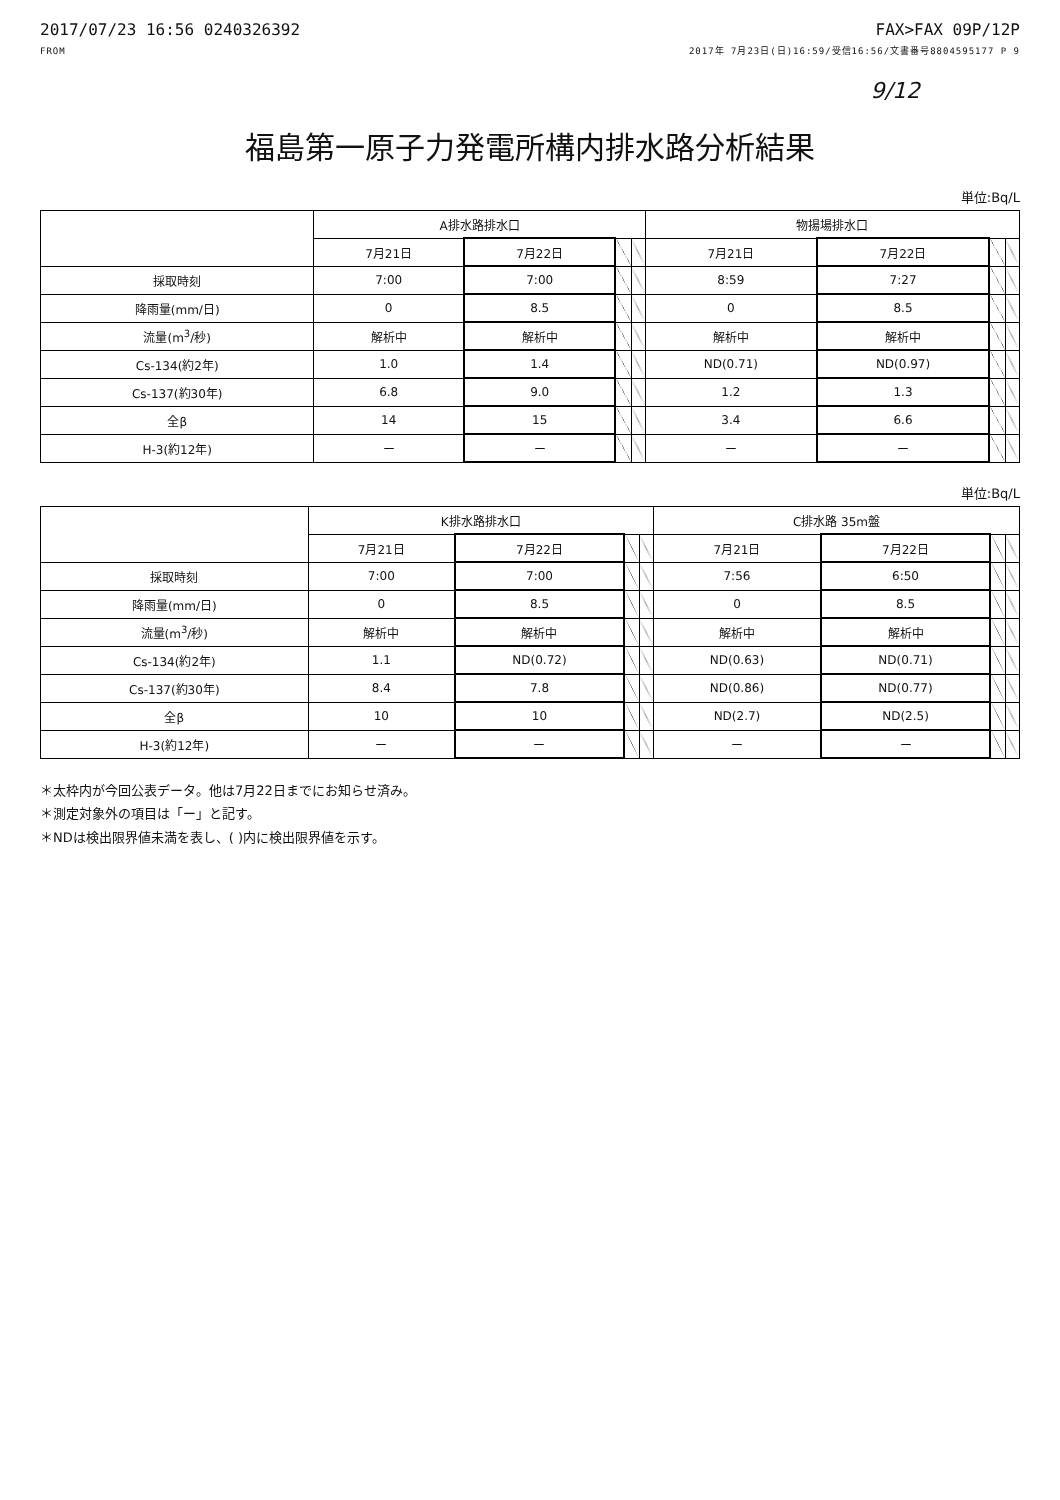2017/07/23 16:56 0240326392
FROM
FAX>FAX 09P/12P
2017年 7月23日(日)16:59/受信16:56/文書番号8804595177 P 9
9/12
福島第一原子力発電所構内排水路分析結果
単位:Bq/L
| | A排水路排水口 | | | | 物揚場排水口 | | | |
| --- | --- | --- | --- | --- | --- | --- | --- | --- |
| | 7月21日 | 7月22日 | | | 7月21日 | 7月22日 | | |
| 採取時刻 | 7:00 | 7:00 | | | 8:59 | 7:27 | | |
| 降雨量(mm/日) | 0 | 8.5 | | | 0 | 8.5 | | |
| 流量(m<sup>3</sup>/秒) | 解析中 | 解析中 | | | 解析中 | 解析中 | | |
| Cs-134(約2年) | 1.0 | 1.4 | | | ND(0.71) | ND(0.97) | | |
| Cs-137(約30年) | 6.8 | 9.0 | | | 1.2 | 1.3 | | |
| 全β | 14 | 15 | | | 3.4 | 6.6 | | |
| H-3(約12年) | ー | ー | | | ー | ー | | |
単位:Bq/L
| | K排水路排水口 | | | | C排水路 35m盤 | | | |
| --- | --- | --- | --- | --- | --- | --- | --- | --- |
| | 7月21日 | 7月22日 | | | 7月21日 | 7月22日 | | |
| 採取時刻 | 7:00 | 7:00 | | | 7:56 | 6:50 | | |
| 降雨量(mm/日) | 0 | 8.5 | | | 0 | 8.5 | | |
| 流量(m<sup>3</sup>/秒) | 解析中 | 解析中 | | | 解析中 | 解析中 | | |
| Cs-134(約2年) | 1.1 | ND(0.72) | | | ND(0.63) | ND(0.71) | | |
| Cs-137(約30年) | 8.4 | 7.8 | | | ND(0.86) | ND(0.77) | | |
| 全β | 10 | 10 | | | ND(2.7) | ND(2.5) | | |
| H-3(約12年) | ー | ー | | | ー | ー | | |
＊太枠内が今回公表データ。他は7月22日までにお知らせ済み。
＊測定対象外の項目は「ー」と記す。
＊NDは検出限界値未満を表し、( )内に検出限界値を示す。